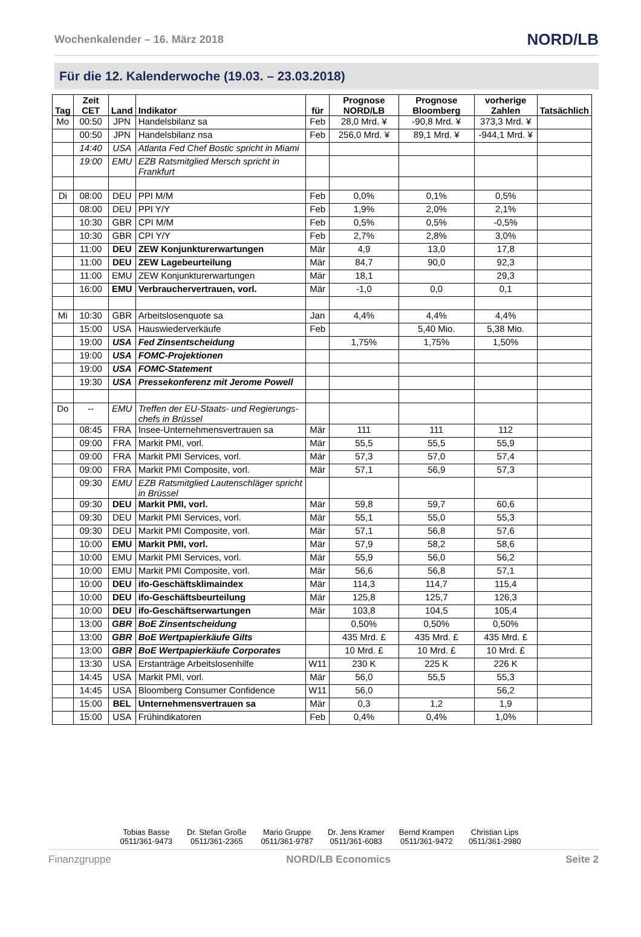Wochenkalender – 16. März 2018 NORD/LB
Für die 12. Kalenderwoche (19.03. – 23.03.2018)
| Tag | Zeit CET | Land | Indikator | für | Prognose NORD/LB | Prognose Bloomberg | vorherige Zahlen | Tatsächlich |
| --- | --- | --- | --- | --- | --- | --- | --- | --- |
| Mo | 00:50 | JPN | Handelsbilanz sa | Feb | 28,0 Mrd. ¥ | -90,8 Mrd. ¥ | 373,3 Mrd. ¥ | |
| | 00:50 | JPN | Handelsbilanz nsa | Feb | 256,0 Mrd. ¥ | 89,1 Mrd. ¥ | -944,1 Mrd. ¥ | |
| | 14:40 | USA | Atlanta Fed Chef Bostic spricht in Miami | | | | | |
| | 19:00 | EMU | EZB Ratsmitglied Mersch spricht in Frankfurt | | | | | |
| Di | 08:00 | DEU | PPI M/M | Feb | 0,0% | 0,1% | 0,5% | |
| | 08:00 | DEU | PPI Y/Y | Feb | 1,9% | 2,0% | 2,1% | |
| | 10:30 | GBR | CPI M/M | Feb | 0,5% | 0,5% | -0,5% | |
| | 10:30 | GBR | CPI Y/Y | Feb | 2,7% | 2,8% | 3,0% | |
| | 11:00 | DEU | ZEW Konjunkturerwartungen | Mär | 4,9 | 13,0 | 17,8 | |
| | 11:00 | DEU | ZEW Lagebeurteilung | Mär | 84,7 | 90,0 | 92,3 | |
| | 11:00 | EMU | ZEW Konjunkturerwartungen | Mär | 18,1 | | 29,3 | |
| | 16:00 | EMU | Verbrauchervertrauen, vorl. | Mär | -1,0 | 0,0 | 0,1 | |
| Mi | 10:30 | GBR | Arbeitslosenquote sa | Jan | 4,4% | 4,4% | 4,4% | |
| | 15:00 | USA | Hauswiederverkäufe | Feb | | 5,40 Mio. | 5,38 Mio. | |
| | 19:00 | USA | Fed Zinsentscheidung | | 1,75% | 1,75% | 1,50% | |
| | 19:00 | USA | FOMC-Projektionen | | | | | |
| | 19:00 | USA | FOMC-Statement | | | | | |
| | 19:30 | USA | Pressekonferenz mit Jerome Powell | | | | | |
| Do | -- | EMU | Treffen der EU-Staats- und Regierungs-chefs in Brüssel | | | | | |
| | 08:45 | FRA | Insee-Unternehmensvertrauen sa | Mär | 111 | 111 | 112 | |
| | 09:00 | FRA | Markit PMI, vorl. | Mär | 55,5 | 55,5 | 55,9 | |
| | 09:00 | FRA | Markit PMI Services, vorl. | Mär | 57,3 | 57,0 | 57,4 | |
| | 09:00 | FRA | Markit PMI Composite, vorl. | Mär | 57,1 | 56,9 | 57,3 | |
| | 09:30 | EMU | EZB Ratsmitglied Lautenschläger spricht in Brüssel | | | | | |
| | 09:30 | DEU | Markit PMI, vorl. | Mär | 59,8 | 59,7 | 60,6 | |
| | 09:30 | DEU | Markit PMI Services, vorl. | Mär | 55,1 | 55,0 | 55,3 | |
| | 09:30 | DEU | Markit PMI Composite, vorl. | Mär | 57,1 | 56,8 | 57,6 | |
| | 10:00 | EMU | Markit PMI, vorl. | Mär | 57,9 | 58,2 | 58,6 | |
| | 10:00 | EMU | Markit PMI Services, vorl. | Mär | 55,9 | 56,0 | 56,2 | |
| | 10:00 | EMU | Markit PMI Composite, vorl. | Mär | 56,6 | 56,8 | 57,1 | |
| | 10:00 | DEU | ifo-Geschäftsklimaindex | Mär | 114,3 | 114,7 | 115,4 | |
| | 10:00 | DEU | ifo-Geschäftsbeurteilung | Mär | 125,8 | 125,7 | 126,3 | |
| | 10:00 | DEU | ifo-Geschäftserwartungen | Mär | 103,8 | 104,5 | 105,4 | |
| | 13:00 | GBR | BoE Zinsentscheidung | | 0,50% | 0,50% | 0,50% | |
| | 13:00 | GBR | BoE Wertpapierkäufe Gilts | | 435 Mrd. £ | 435 Mrd. £ | 435 Mrd. £ | |
| | 13:00 | GBR | BoE Wertpapierkäufe Corporates | | 10 Mrd. £ | 10 Mrd. £ | 10 Mrd. £ | |
| | 13:30 | USA | Erstanträge Arbeitslosenhilfe | W11 | 230 K | 225 K | 226 K | |
| | 14:45 | USA | Markit PMI, vorl. | Mär | 56,0 | 55,5 | 55,3 | |
| | 14:45 | USA | Bloomberg Consumer Confidence | W11 | 56,0 | | 56,2 | |
| | 15:00 | BEL | Unternehmensvertrauen sa | Mär | 0,3 | 1,2 | 1,9 | |
| | 15:00 | USA | Frühindikatoren | Feb | 0,4% | 0,4% | 1,0% | |
Tobias Basse
0511/361-9473
Dr. Stefan Große
0511/361-2365
Mario Gruppe
0511/361-9787
Dr. Jens Kramer
0511/361-6083
Bernd Krampen
0511/361-9472
Christian Lips
0511/361-2980
Finanzgruppe NORD/LB Economics Seite 2